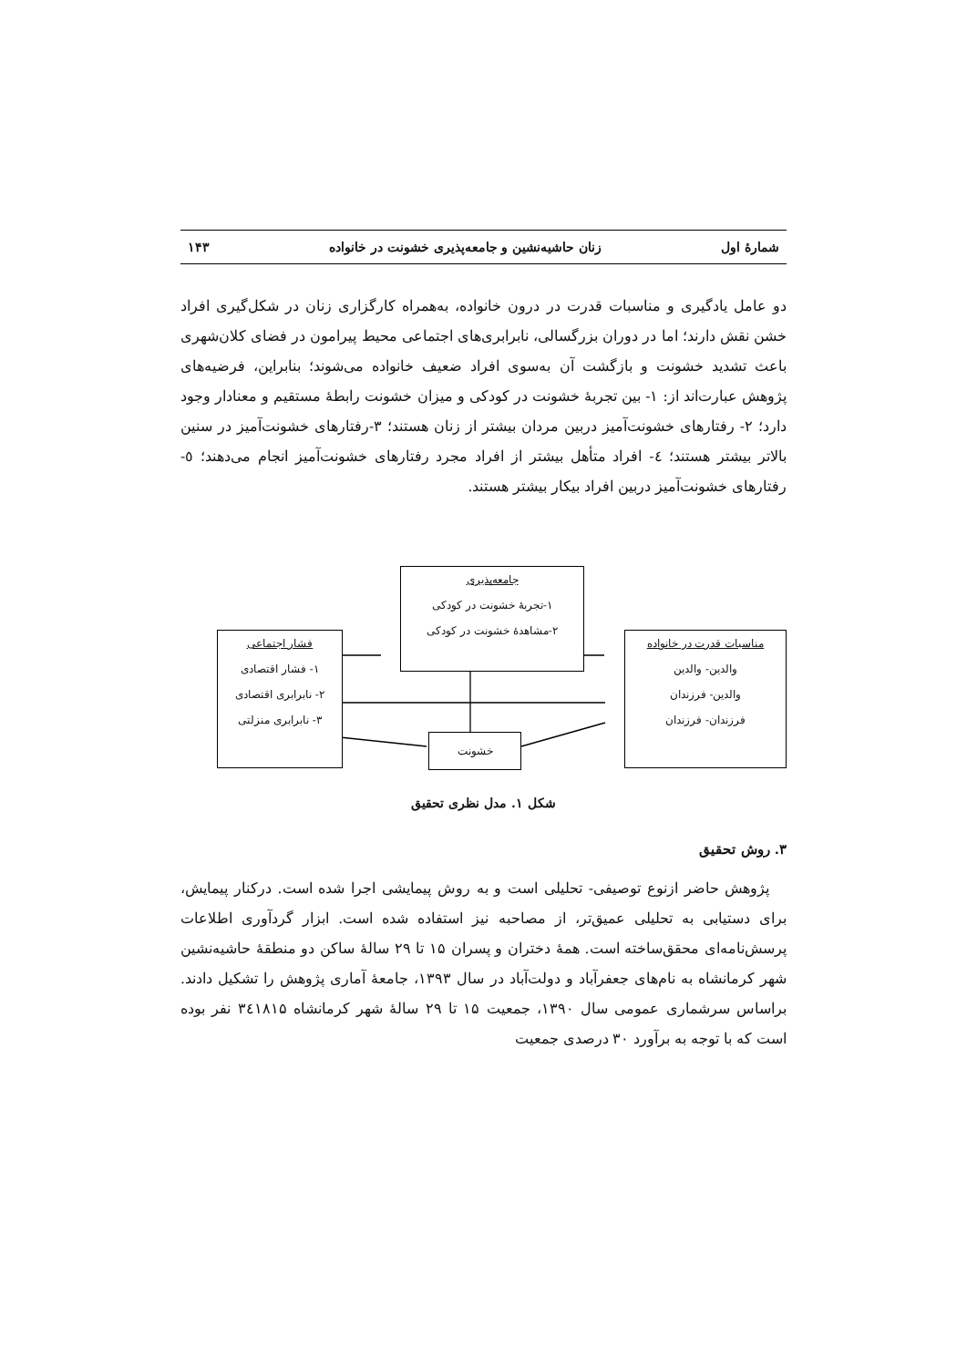شمارهٔ اول زنان حاشیه‌نشین و جامعه‌پذیری خشونت در خانواده ۱۴۳
دو عامل یادگیری و مناسبات قدرت در درون خانواده، به‌همراه کارگزاری زنان در شکل‌گیری افراد خشن نقش دارند؛ اما در دوران بزرگسالی، نابرابری‌های اجتماعی محیط پیرامون در فضای کلان‌شهری باعث تشدید خشونت و بازگشت آن به‌سوی افراد ضعیف خانواده می‌شوند؛ بنابراین، فرضیه‌های پژوهش عبارت‌اند از: ۱- بین تجربهٔ خشونت در کودکی و میزان خشونت رابطهٔ مستقیم و معنادار وجود دارد؛ ۲- رفتارهای خشونت‌آمیز دربین مردان بیشتر از زنان هستند؛ ۳-رفتارهای خشونت‌آمیز در سنین بالاتر بیشتر هستند؛ ٤- افراد متأهل بیشتر از افراد مجرد رفتارهای خشونت‌آمیز انجام می‌دهند؛ ٥-رفتارهای خشونت‌آمیز دربین افراد بیکار بیشتر هستند.
مناسبات قدرت در خانواده
والدین- والدین
والدین- فرزندان
فرزندان- فرزندان
جامعه‌پذیری
۱-تجربهٔ خشونت در کودکی
۲-مشاهدهٔ خشونت در کودکی
فشار اجتماعی
۱- فشار اقتصادی
۲- نابرابری اقتصادی
۳- نابرابری منزلتی
خشونت
شکل ۱. مدل نظری تحقیق
۳. روش تحقیق
پژوهش حاضر ازنوع توصیفی- تحلیلی است و به روش پیمایشی اجرا شده است. درکنار پیمایش، برای دستیابی به تحلیلی عمیق‌تر، از مصاحبه نیز استفاده شده است. ابزار گردآوری اطلاعات پرسش‌نامه‌ای محقق‌ساخته است. همهٔ دختران و پسران ۱۵ تا ۲۹ سالهٔ ساکن دو منطقهٔ حاشیه‌نشین شهر کرمانشاه به نام‌های جعفرآباد و دولت‌آباد در سال ۱۳۹۳، جامعهٔ آماری پژوهش را تشکیل دادند. براساس سرشماری عمومی سال ۱۳۹۰، جمعیت ۱۵ تا ۲۹ سالهٔ شهر کرمانشاه ۳٤۱۸۱۵ نفر بوده است که با توجه به برآورد ۳۰ درصدی جمعیت